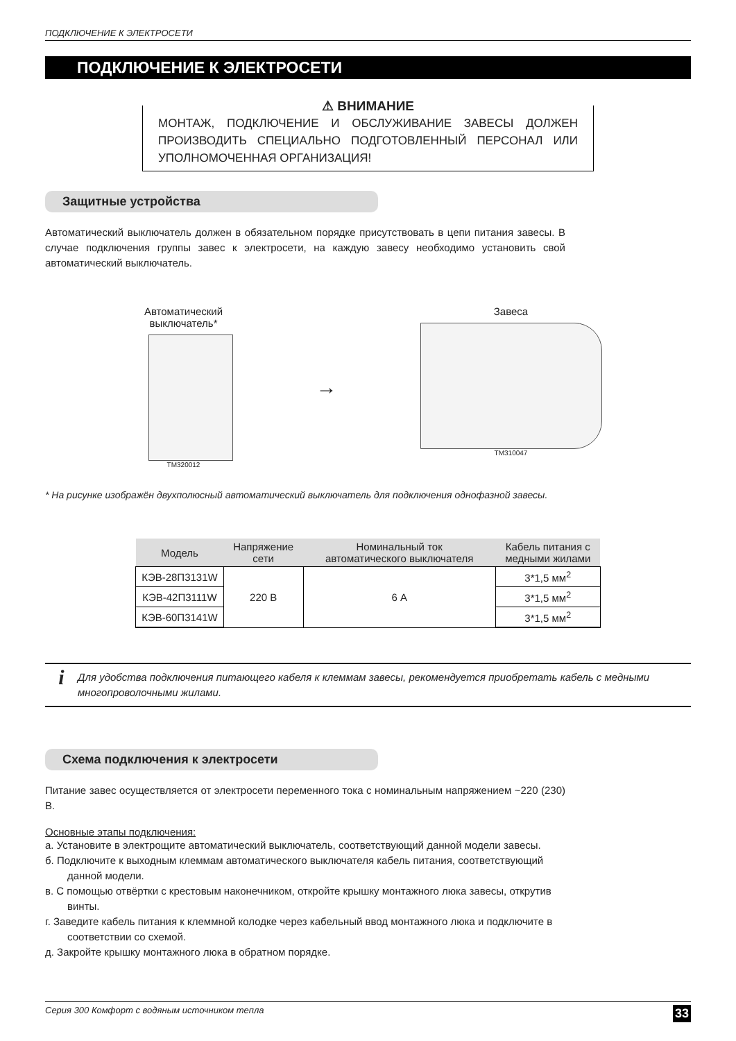ПОДКЛЮЧЕНИЕ К ЭЛЕКТРОСЕТИ
ПОДКЛЮЧЕНИЕ К ЭЛЕКТРОСЕТИ
⚠ ВНИМАНИЕ
МОНТАЖ, ПОДКЛЮЧЕНИЕ И ОБСЛУЖИВАНИЕ ЗАВЕСЫ ДОЛЖЕН ПРОИЗВОДИТЬ СПЕЦИАЛЬНО ПОДГОТОВЛЕННЫЙ ПЕРСОНАЛ ИЛИ УПОЛНОМОЧЕННАЯ ОРГАНИЗАЦИЯ!
Защитные устройства
Автоматический выключатель должен в обязательном порядке присутствовать в цепи питания завесы. В случае подключения группы завес к электросети, на каждую завесу необходимо установить свой автоматический выключатель.
Автоматический
выключатель*
TM320012
→
Завеса
TM310047
* На рисунке изображён двухполюсный автоматический выключатель для подключения однофазной завесы.
| Модель | Напряжение сети | Номинальный ток автоматического выключателя | Кабель питания с медными жилами |
| --- | --- | --- | --- |
| КЭВ-28П3131W | 220 В | 6 А | 3*1,5 мм<sup>2</sup> |
| КЭВ-42П3111W | | | 3*1,5 мм<sup>2</sup> |
| КЭВ-60П3141W | | | 3*1,5 мм<sup>2</sup> |
i
Для удобства подключения питающего кабеля к клеммам завесы, рекомендуется приобретать кабель с медными многопроволочными жилами.
Схема подключения к электросети
Питание завес осуществляется от электросети переменного тока с номинальным напряжением ~220 (230) В.
Основные этапы подключения:
а. Установите в электрощите автоматический выключатель, соответствующий данной модели завесы.
б. Подключите к выходным клеммам автоматического выключателя кабель питания, соответствующий данной модели.
в. С помощью отвёртки с крестовым наконечником, откройте крышку монтажного люка завесы, открутив винты.
г. Заведите кабель питания к клеммной колодке через кабельный ввод монтажного люка и подключите в соответствии со схемой.
д. Закройте крышку монтажного люка в обратном порядке.
Серия 300 Комфорт с водяным источником тепла 33